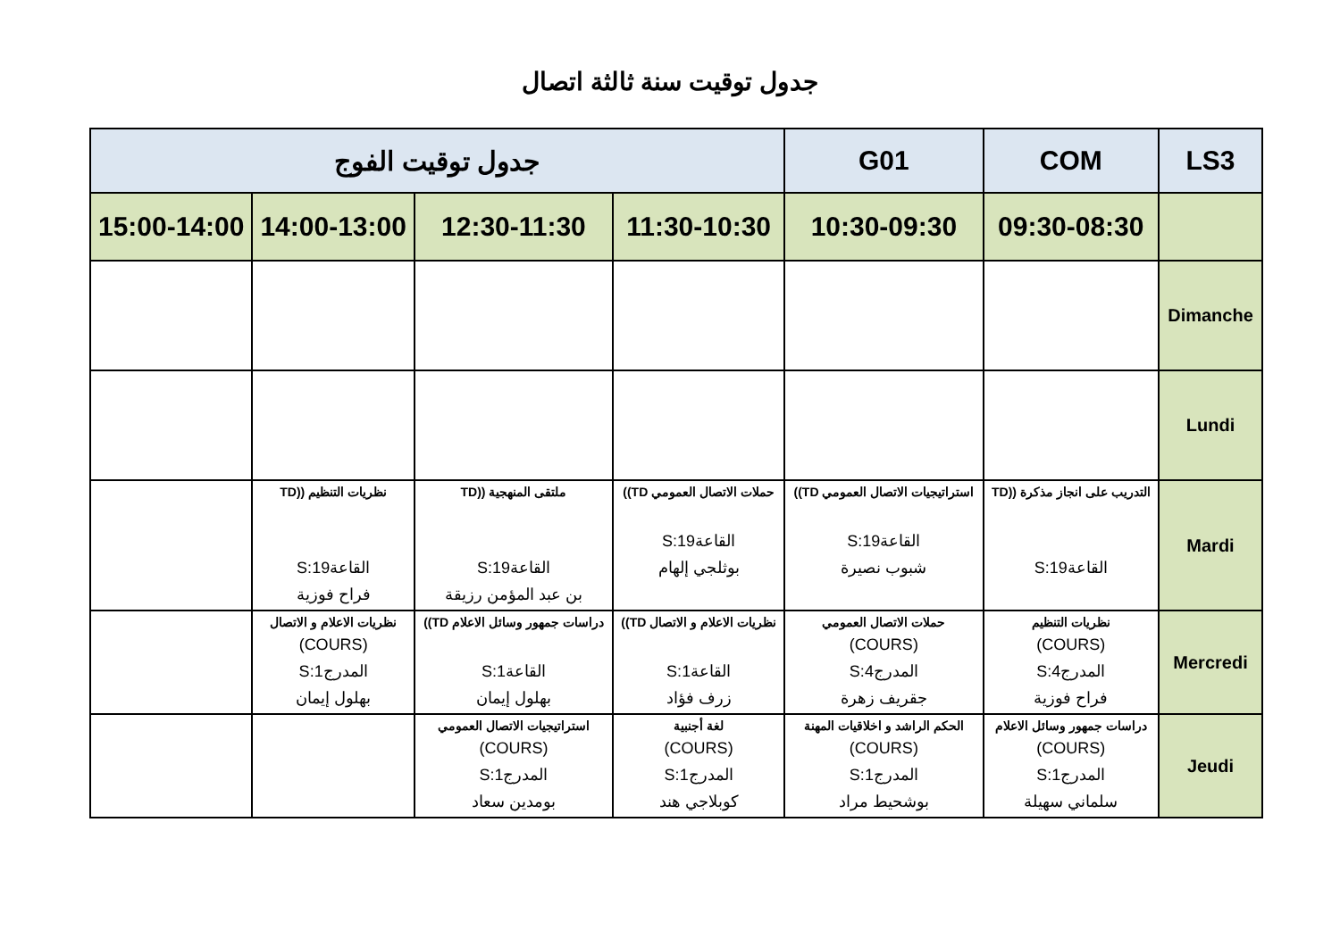جدول توقيت سنة ثالثة اتصال
| LS3 | COM | G01 | جدول توقيت الفوج | | | |
| --- | --- | --- | --- | --- | --- | --- |
| | 09:30-08:30 | 10:30-09:30 | 11:30-10:30 | 12:30-11:30 | 14:00-13:00 | 15:00-14:00 |
| Dimanche | | | | | | |
| Lundi | | | | | | |
| Mardi | التدريب على انجاز مذكرة ((TD القاعة19:S | استراتيجيات الاتصال العمومي TD)) القاعة19:S شبوب نصيرة | حملات الاتصال العمومي TD)) القاعة19:S بوثلجي إلهام | ملتقى المنهجية ((TD القاعة19:S بن عبد المؤمن رزيقة | نظريات التنظيم ((TD القاعة19:S فراح فوزية | |
| Mercredi | نظريات التنظيم (COURS) المدرج4:S فراح فوزية | حملات الاتصال العمومي (COURS) المدرج4:S جقريف زهرة | نظريات الاعلام و الاتصال TD)) القاعة1:S زرف فؤاد | دراسات جمهور وسائل الاعلام TD)) القاعة1:S بهلول إيمان | نظريات الاعلام و الاتصال (COURS) المدرج1:S بهلول إيمان | |
| Jeudi | دراسات جمهور وسائل الاعلام (COURS) المدرج1:S سلماني سهيلة | الحكم الراشد و اخلاقيات المهنة (COURS) المدرج1:S بوشحيط مراد | لغة أجنبية (COURS) المدرج1:S كوبلاجي هند | استراتيجيات الاتصال العمومي (COURS) المدرج1:S بومدين سعاد | | |